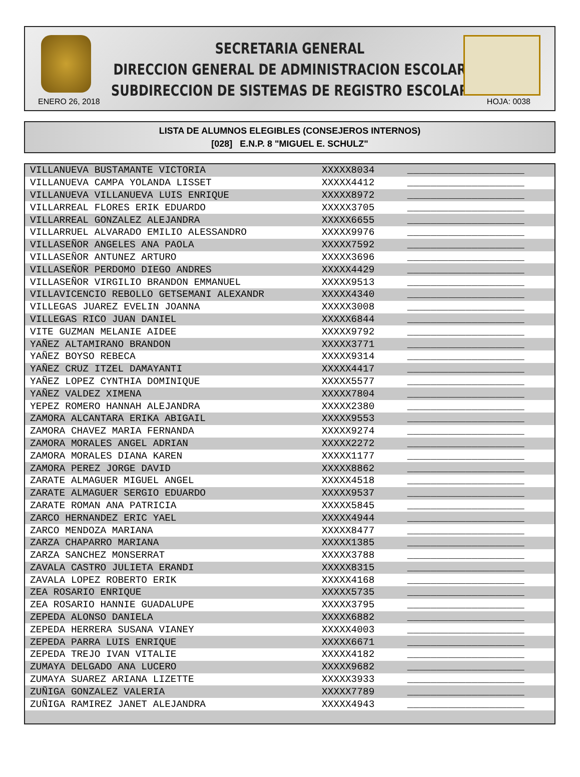SECRETARIA GENERAL
DIRECCION GENERAL DE ADMINISTRACION ESCOLAR
SUBDIRECCION DE SISTEMAS DE REGISTRO ESCOLAR
ENERO 26, 2018 HOJA: 0038
LISTA DE ALUMNOS ELEGIBLES (CONSEJEROS INTERNOS)
[028] E.N.P. 8 "MIGUEL E. SCHULZ"
| VILLANUEVA BUSTAMANTE VICTORIA | XXXXX8034 | ____________________ |
| VILLANUEVA CAMPA YOLANDA LISSET | XXXXX4412 | ____________________ |
| VILLANUEVA VILLANUEVA LUIS ENRIQUE | XXXXX8972 | ____________________ |
| VILLARREAL FLORES ERIK EDUARDO | XXXXX3705 | ____________________ |
| VILLARREAL GONZALEZ ALEJANDRA | XXXXX6655 | ____________________ |
| VILLARRUEL ALVARADO EMILIO ALESSANDRO | XXXXX9976 | ____________________ |
| VILLASEÑOR ANGELES ANA PAOLA | XXXXX7592 | ____________________ |
| VILLASEÑOR ANTUNEZ ARTURO | XXXXX3696 | ____________________ |
| VILLASEÑOR PERDOMO DIEGO ANDRES | XXXXX4429 | ____________________ |
| VILLASEÑOR VIRGILIO BRANDON EMMANUEL | XXXXX9513 | ____________________ |
| VILLAVICENCIO REBOLLO GETSEMANI ALEXANDR | XXXXX4340 | ____________________ |
| VILLEGAS JUAREZ EVELIN JOANNA | XXXXX3008 | ____________________ |
| VILLEGAS RICO JUAN DANIEL | XXXXX6844 | ____________________ |
| VITE GUZMAN MELANIE AIDEE | XXXXX9792 | ____________________ |
| YAÑEZ ALTAMIRANO BRANDON | XXXXX3771 | ____________________ |
| YAÑEZ BOYSO REBECA | XXXXX9314 | ____________________ |
| YAÑEZ CRUZ ITZEL DAMAYANTI | XXXXX4417 | ____________________ |
| YAÑEZ LOPEZ CYNTHIA DOMINIQUE | XXXXX5577 | ____________________ |
| YAÑEZ VALDEZ XIMENA | XXXXX7804 | ____________________ |
| YEPEZ ROMERO HANNAH ALEJANDRA | XXXXX2380 | ____________________ |
| ZAMORA ALCANTARA ERIKA ABIGAIL | XXXXX9553 | ____________________ |
| ZAMORA CHAVEZ MARIA FERNANDA | XXXXX9274 | ____________________ |
| ZAMORA MORALES ANGEL ADRIAN | XXXXX2272 | ____________________ |
| ZAMORA MORALES DIANA KAREN | XXXXX1177 | ____________________ |
| ZAMORA PEREZ JORGE DAVID | XXXXX8862 | ____________________ |
| ZARATE ALMAGUER MIGUEL ANGEL | XXXXX4518 | ____________________ |
| ZARATE ALMAGUER SERGIO EDUARDO | XXXXX9537 | ____________________ |
| ZARATE ROMAN ANA PATRICIA | XXXXX5845 | ____________________ |
| ZARCO HERNANDEZ ERIC YAEL | XXXXX4944 | ____________________ |
| ZARCO MENDOZA MARIANA | XXXXX8477 | ____________________ |
| ZARZA CHAPARRO MARIANA | XXXXX1385 | ____________________ |
| ZARZA SANCHEZ MONSERRAT | XXXXX3788 | ____________________ |
| ZAVALA CASTRO JULIETA ERANDI | XXXXX8315 | ____________________ |
| ZAVALA LOPEZ ROBERTO ERIK | XXXXX4168 | ____________________ |
| ZEA ROSARIO ENRIQUE | XXXXX5735 | ____________________ |
| ZEA ROSARIO HANNIE GUADALUPE | XXXXX3795 | ____________________ |
| ZEPEDA ALONSO DANIELA | XXXXX6882 | ____________________ |
| ZEPEDA HERRERA SUSANA VIANEY | XXXXX4003 | ____________________ |
| ZEPEDA PARRA LUIS ENRIQUE | XXXXX6671 | ____________________ |
| ZEPEDA TREJO IVAN VITALIE | XXXXX4182 | ____________________ |
| ZUMAYA DELGADO ANA LUCERO | XXXXX9682 | ____________________ |
| ZUMAYA SUAREZ ARIANA LIZETTE | XXXXX3933 | ____________________ |
| ZUÑIGA GONZALEZ VALERIA | XXXXX7789 | ____________________ |
| ZUÑIGA RAMIREZ JANET ALEJANDRA | XXXXX4943 | ____________________ |